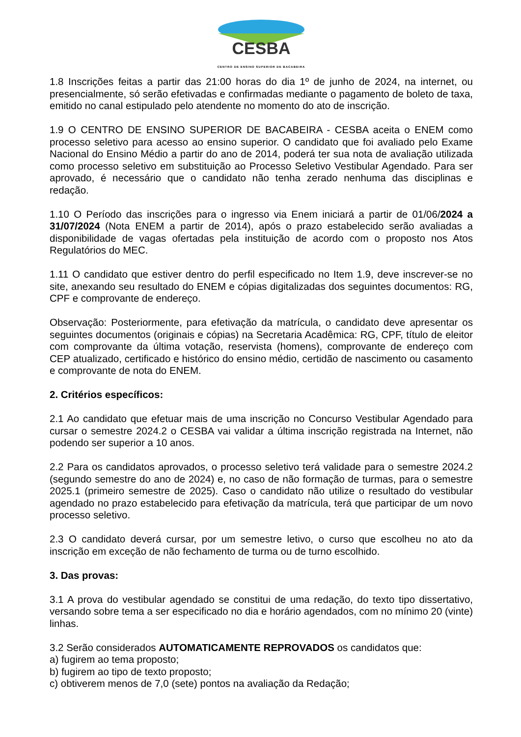CESBA
CENTRO DE ENSINO SUPERIOR DE BACABEIRA
1.8 Inscrições feitas a partir das 21:00 horas do dia 1º de junho de 2024, na internet, ou presencialmente, só serão efetivadas e confirmadas mediante o pagamento de boleto de taxa, emitido no canal estipulado pelo atendente no momento do ato de inscrição.
1.9 O CENTRO DE ENSINO SUPERIOR DE BACABEIRA - CESBA aceita o ENEM como processo seletivo para acesso ao ensino superior. O candidato que foi avaliado pelo Exame Nacional do Ensino Médio a partir do ano de 2014, poderá ter sua nota de avaliação utilizada como processo seletivo em substituição ao Processo Seletivo Vestibular Agendado. Para ser aprovado, é necessário que o candidato não tenha zerado nenhuma das disciplinas e redação.
1.10 O Período das inscrições para o ingresso via Enem iniciará a partir de 01/06/2024 a 31/07/2024 (Nota ENEM a partir de 2014), após o prazo estabelecido serão avaliadas a disponibilidade de vagas ofertadas pela instituição de acordo com o proposto nos Atos Regulatórios do MEC.
1.11 O candidato que estiver dentro do perfil especificado no Item 1.9, deve inscrever-se no site, anexando seu resultado do ENEM e cópias digitalizadas dos seguintes documentos: RG, CPF e comprovante de endereço.
Observação: Posteriormente, para efetivação da matrícula, o candidato deve apresentar os seguintes documentos (originais e cópias) na Secretaria Acadêmica: RG, CPF, título de eleitor com comprovante da última votação, reservista (homens), comprovante de endereço com CEP atualizado, certificado e histórico do ensino médio, certidão de nascimento ou casamento e comprovante de nota do ENEM.
2. Critérios específicos:
2.1 Ao candidato que efetuar mais de uma inscrição no Concurso Vestibular Agendado para cursar o semestre 2024.2 o CESBA vai validar a última inscrição registrada na Internet, não podendo ser superior a 10 anos.
2.2 Para os candidatos aprovados, o processo seletivo terá validade para o semestre 2024.2 (segundo semestre do ano de 2024) e, no caso de não formação de turmas, para o semestre 2025.1 (primeiro semestre de 2025). Caso o candidato não utilize o resultado do vestibular agendado no prazo estabelecido para efetivação da matrícula, terá que participar de um novo processo seletivo.
2.3 O candidato deverá cursar, por um semestre letivo, o curso que escolheu no ato da inscrição em exceção de não fechamento de turma ou de turno escolhido.
3. Das provas:
3.1 A prova do vestibular agendado se constitui de uma redação, do texto tipo dissertativo, versando sobre tema a ser especificado no dia e horário agendados, com no mínimo 20 (vinte) linhas.
3.2 Serão considerados AUTOMATICAMENTE REPROVADOS os candidatos que:
a) fugirem ao tema proposto;
b) fugirem ao tipo de texto proposto;
c) obtiverem menos de 7,0 (sete) pontos na avaliação da Redação;